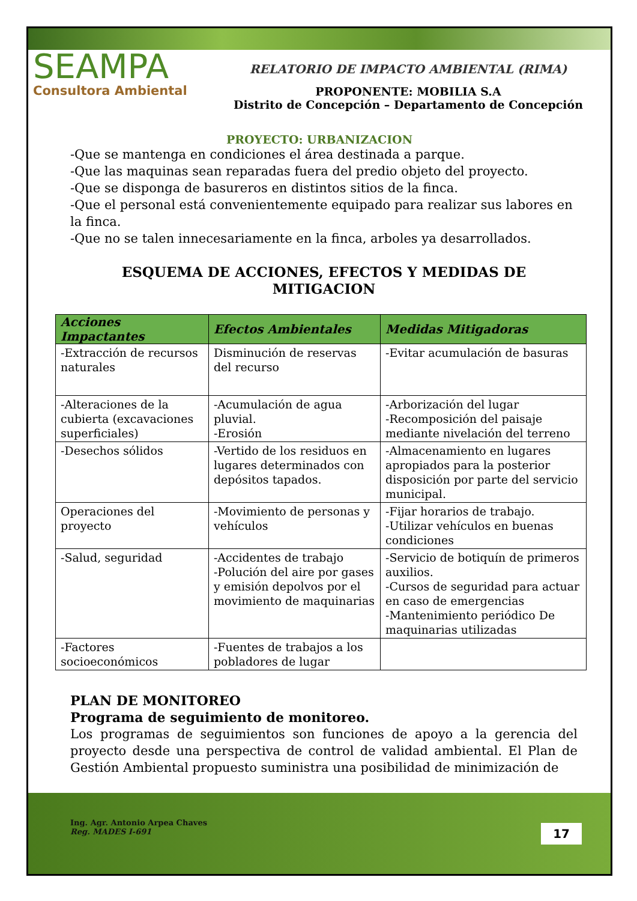SEAMPA
Consultora Ambiental
RELATORIO DE IMPACTO AMBIENTAL (RIMA)
PROPONENTE: MOBILIA S.A
Distrito de Concepción – Departamento de Concepción
PROYECTO: URBANIZACION
-Que se mantenga en condiciones el área destinada a parque.
-Que las maquinas sean reparadas fuera del predio objeto del proyecto.
-Que se disponga de basureros en distintos sitios de la finca.
-Que el personal está convenientemente equipado para realizar sus labores en la finca.
-Que no se talen innecesariamente en la finca, arboles ya desarrollados.
ESQUEMA DE ACCIONES, EFECTOS Y MEDIDAS DE MITIGACION
| Acciones Impactantes | Efectos Ambientales | Medidas Mitigadoras |
| --- | --- | --- |
| -Extracción de recursos naturales | Disminución de reservas del recurso | -Evitar acumulación de basuras |
| -Alteraciones de la cubierta (excavaciones superficiales) | -Acumulación de agua pluvial. -Erosión | -Arborización del lugar -Recomposición del paisaje mediante nivelación del terreno |
| -Desechos sólidos | -Vertido de los residuos en lugares determinados con depósitos tapados. | -Almacenamiento en lugares apropiados para la posterior disposición por parte del servicio municipal. |
| Operaciones del proyecto | -Movimiento de personas y vehículos | -Fijar horarios de trabajo. -Utilizar vehículos en buenas condiciones |
| -Salud, seguridad | -Accidentes de trabajo -Polución del aire por gases y emisión depolvos por el movimiento de maquinarias | -Servicio de botiquín de primeros auxilios. -Cursos de seguridad para actuar en caso de emergencias -Mantenimiento periódico De maquinarias utilizadas |
| -Factores socioeconómicos | -Fuentes de trabajos a los pobladores de lugar | |
PLAN DE MONITOREO
Programa de seguimiento de monitoreo.
Los programas de seguimientos son funciones de apoyo a la gerencia del proyecto desde una perspectiva de control de validad ambiental. El Plan de Gestión Ambiental propuesto suministra una posibilidad de minimización de
Ing. Agr. Antonio Arpea Chaves
Reg. MADES I-691
17